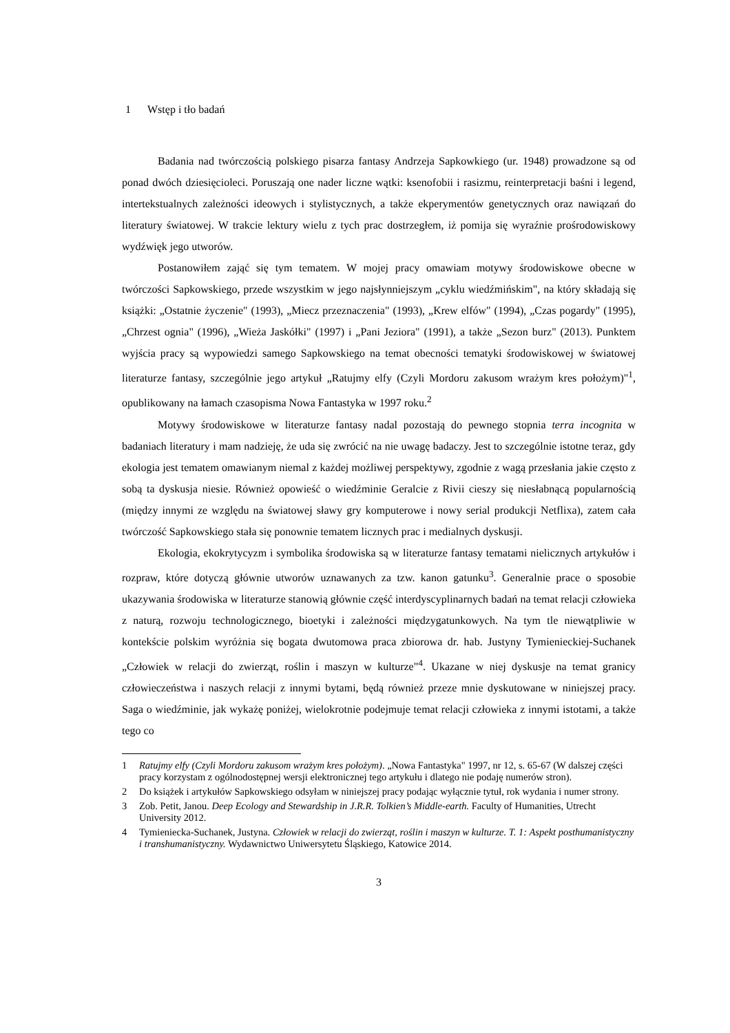1 Wstęp i tło badań
Badania nad twórczością polskiego pisarza fantasy Andrzeja Sapkowkiego (ur. 1948) prowadzone są od ponad dwóch dziesięcioleci. Poruszają one nader liczne wątki: ksenofobii i rasizmu, reinterpretacji baśni i legend, intertekstualnych zależności ideowych i stylistycznych, a także ekperymentów genetycznych oraz nawiązań do literatury światowej. W trakcie lektury wielu z tych prac dostrzegłem, iż pomija się wyraźnie prośrodowiskowy wydźwięk jego utworów.
Postanowiłem zająć się tym tematem. W mojej pracy omawiam motywy środowiskowe obecne w twórczości Sapkowskiego, przede wszystkim w jego najsłynniejszym „cyklu wiedźmińskim", na który składają się książki: „Ostatnie życzenie" (1993), „Miecz przeznaczenia" (1993), „Krew elfów" (1994), „Czas pogardy" (1995), „Chrzest ognia" (1996), „Wieża Jaskółki" (1997) i „Pani Jeziora" (1991), a także „Sezon burz" (2013). Punktem wyjścia pracy są wypowiedzi samego Sapkowskiego na temat obecności tematyki środowiskowej w światowej literaturze fantasy, szczególnie jego artykuł „Ratujmy elfy (Czyli Mordoru zakusom wrażym kres położym)"<sup>1</sup>, opublikowany na łamach czasopisma Nowa Fantastyka w 1997 roku.<sup>2</sup>
Motywy środowiskowe w literaturze fantasy nadal pozostają do pewnego stopnia terra incognita w badaniach literatury i mam nadzieję, że uda się zwrócić na nie uwagę badaczy. Jest to szczególnie istotne teraz, gdy ekologia jest tematem omawianym niemal z każdej możliwej perspektywy, zgodnie z wagą przesłania jakie często z sobą ta dyskusja niesie. Również opowieść o wiedźminie Geralcie z Rivii cieszy się niesłabnącą popularnością (między innymi ze względu na światowej sławy gry komputerowe i nowy serial produkcji Netflixa), zatem cała twórczość Sapkowskiego stała się ponownie tematem licznych prac i medialnych dyskusji.
Ekologia, ekokrytycyzm i symbolika środowiska są w literaturze fantasy tematami nielicznych artykułów i rozpraw, które dotyczą głównie utworów uznawanych za tzw. kanon gatunku<sup>3</sup>. Generalnie prace o sposobie ukazywania środowiska w literaturze stanowią głównie część interdyscyplinarnych badań na temat relacji człowieka z naturą, rozwoju technologicznego, bioetyki i zależności międzygatunkowych. Na tym tle niewątpliwie w kontekście polskim wyróżnia się bogata dwutomowa praca zbiorowa dr. hab. Justyny Tymienieckiej-Suchanek „Człowiek w relacji do zwierząt, roślin i maszyn w kulturze"<sup>4</sup>. Ukazane w niej dyskusje na temat granicy człowieczeństwa i naszych relacji z innymi bytami, będą również przeze mnie dyskutowane w niniejszej pracy. Saga o wiedźminie, jak wykażę poniżej, wielokrotnie podejmuje temat relacji człowieka z innymi istotami, a także tego co
1 Ratujmy elfy (Czyli Mordoru zakusom wrażym kres położym). „Nowa Fantastyka" 1997, nr 12, s. 65-67 (W dalszej części pracy korzystam z ogólnodostępnej wersji elektronicznej tego artykułu i dlatego nie podaję numerów stron).
2 Do książek i artykułów Sapkowskiego odsyłam w niniejszej pracy podając wyłącznie tytuł, rok wydania i numer strony.
3 Zob. Petit, Janou. Deep Ecology and Stewardship in J.R.R. Tolkien’s Middle-earth. Faculty of Humanities, Utrecht University 2012.
4 Tymieniecka-Suchanek, Justyna. Człowiek w relacji do zwierząt, roślin i maszyn w kulturze. T. 1: Aspekt posthumanistyczny i transhumanistyczny. Wydawnictwo Uniwersytetu Śląskiego, Katowice 2014.
3